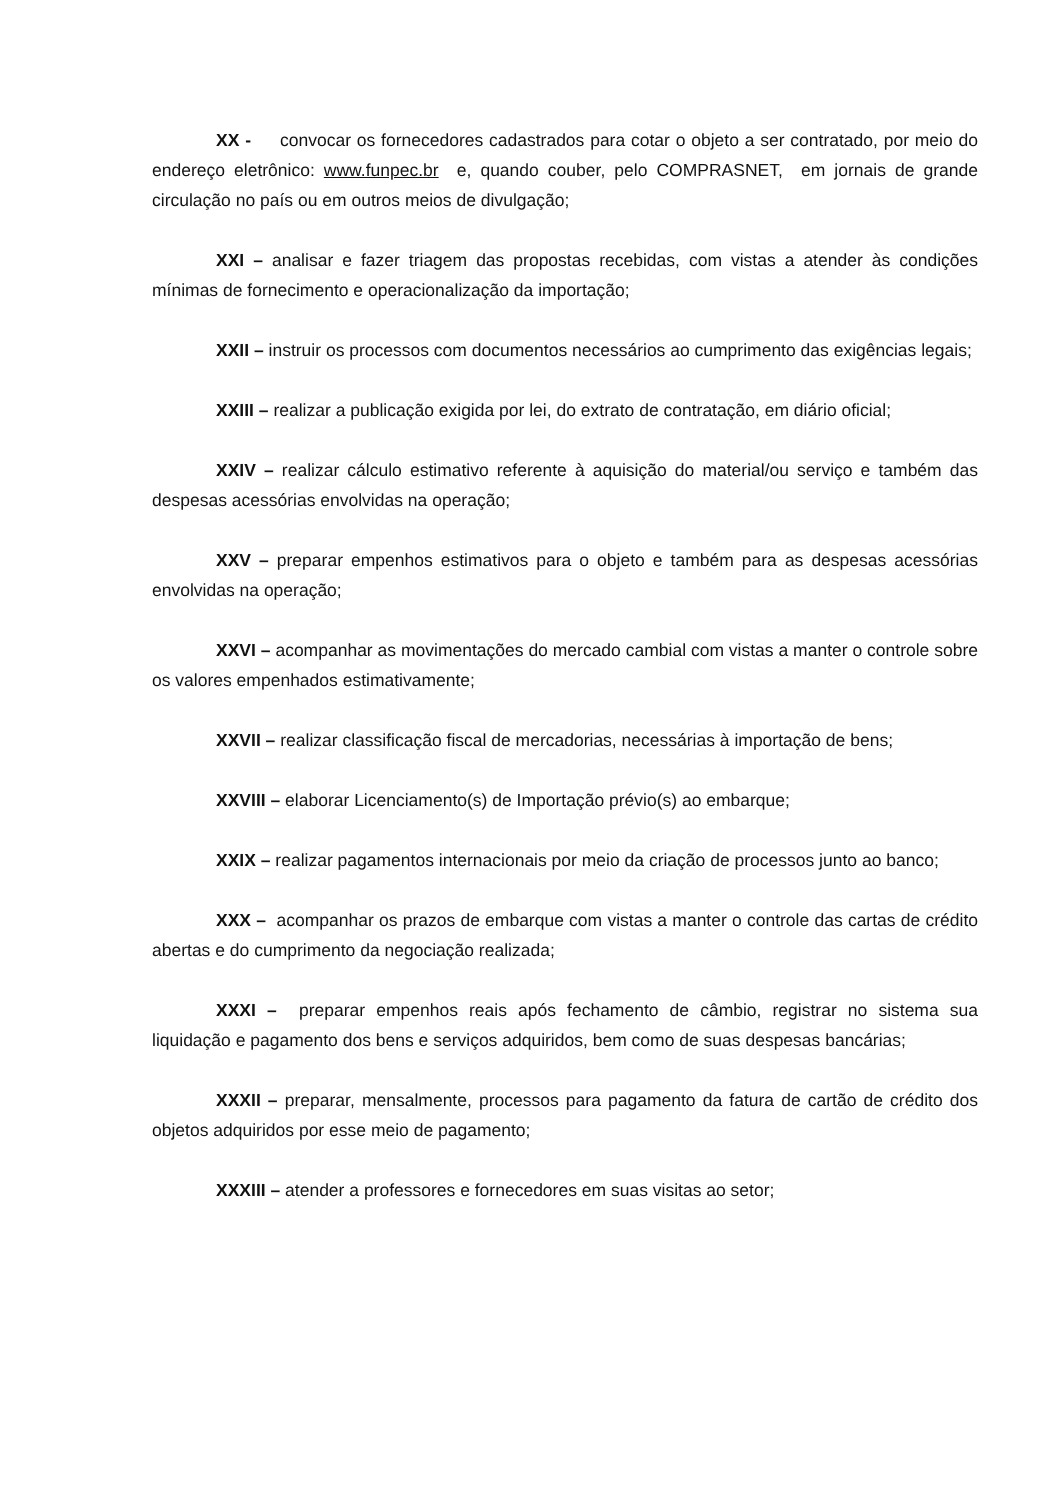XX - convocar os fornecedores cadastrados para cotar o objeto a ser contratado, por meio do endereço eletrônico: www.funpec.br e, quando couber, pelo COMPRASNET, em jornais de grande circulação no país ou em outros meios de divulgação;
XXI – analisar e fazer triagem das propostas recebidas, com vistas a atender às condições mínimas de fornecimento e operacionalização da importação;
XXII – instruir os processos com documentos necessários ao cumprimento das exigências legais;
XXIII – realizar a publicação exigida por lei, do extrato de contratação, em diário oficial;
XXIV – realizar cálculo estimativo referente à aquisição do material/ou serviço e também das despesas acessórias envolvidas na operação;
XXV – preparar empenhos estimativos para o objeto e também para as despesas acessórias envolvidas na operação;
XXVI – acompanhar as movimentações do mercado cambial com vistas a manter o controle sobre os valores empenhados estimativamente;
XXVII – realizar classificação fiscal de mercadorias, necessárias à importação de bens;
XXVIII – elaborar Licenciamento(s) de Importação prévio(s) ao embarque;
XXIX – realizar pagamentos internacionais por meio da criação de processos junto ao banco;
XXX – acompanhar os prazos de embarque com vistas a manter o controle das cartas de crédito abertas e do cumprimento da negociação realizada;
XXXI – preparar empenhos reais após fechamento de câmbio, registrar no sistema sua liquidação e pagamento dos bens e serviços adquiridos, bem como de suas despesas bancárias;
XXXII – preparar, mensalmente, processos para pagamento da fatura de cartão de crédito dos objetos adquiridos por esse meio de pagamento;
XXXIII – atender a professores e fornecedores em suas visitas ao setor;